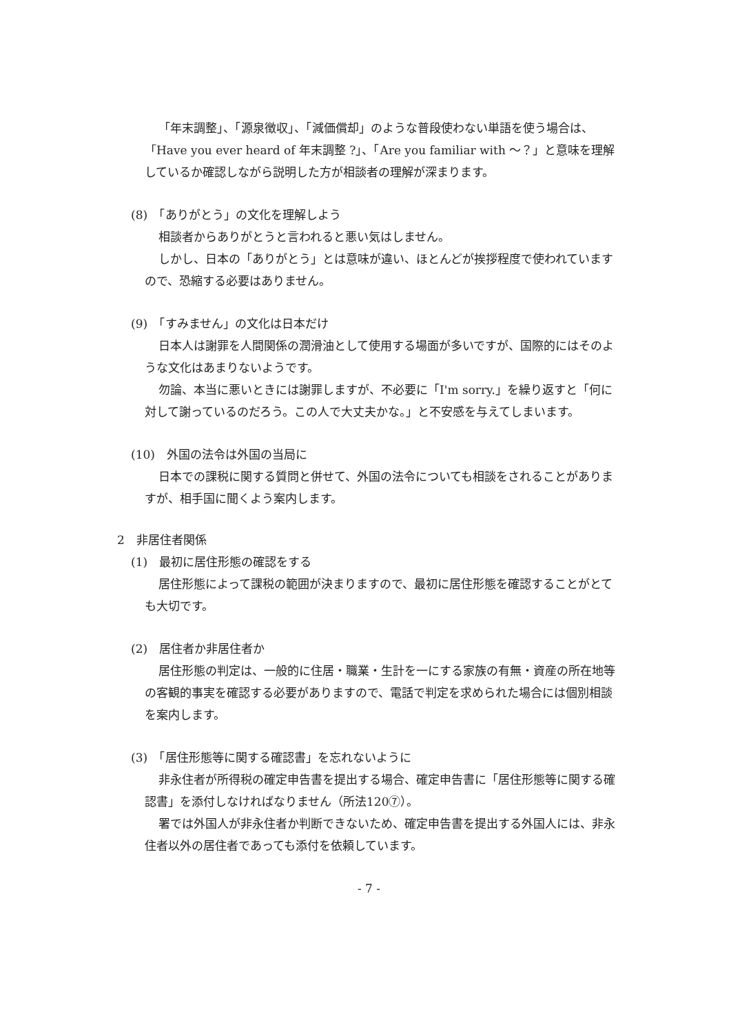「年末調整」、「源泉徴収」、「減価償却」のような普段使わない単語を使う場合は、「Have you ever heard of 年末調整 ?」、「Are you familiar with ～？」と意味を理解しているか確認しながら説明した方が相談者の理解が深まります。
(8)　「ありがとう」の文化を理解しよう
相談者からありがとうと言われると悪い気はしません。
しかし、日本の「ありがとう」とは意味が違い、ほとんどが挨拶程度で使われていますので、恐縮する必要はありません。
(9)　「すみません」の文化は日本だけ
日本人は謝罪を人間関係の潤滑油として使用する場面が多いですが、国際的にはそのような文化はあまりないようです。
勿論、本当に悪いときには謝罪しますが、不必要に「I'm sorry.」を繰り返すと「何に対して謝っているのだろう。この人で大丈夫かな。」と不安感を与えてしまいます。
(10)　外国の法令は外国の当局に
日本での課税に関する質問と併せて、外国の法令についても相談をされることがありますが、相手国に聞くよう案内します。
2　非居住者関係
(1)　最初に居住形態の確認をする
居住形態によって課税の範囲が決まりますので、最初に居住形態を確認することがとても大切です。
(2)　居住者か非居住者か
居住形態の判定は、一般的に住居・職業・生計を一にする家族の有無・資産の所在地等の客観的事実を確認する必要がありますので、電話で判定を求められた場合には個別相談を案内します。
(3)　「居住形態等に関する確認書」を忘れないように
非永住者が所得税の確定申告書を提出する場合、確定申告書に「居住形態等に関する確認書」を添付しなければなりません（所法120⑦）。
署では外国人が非永住者か判断できないため、確定申告書を提出する外国人には、非永住者以外の居住者であっても添付を依頼しています。
- 7 -